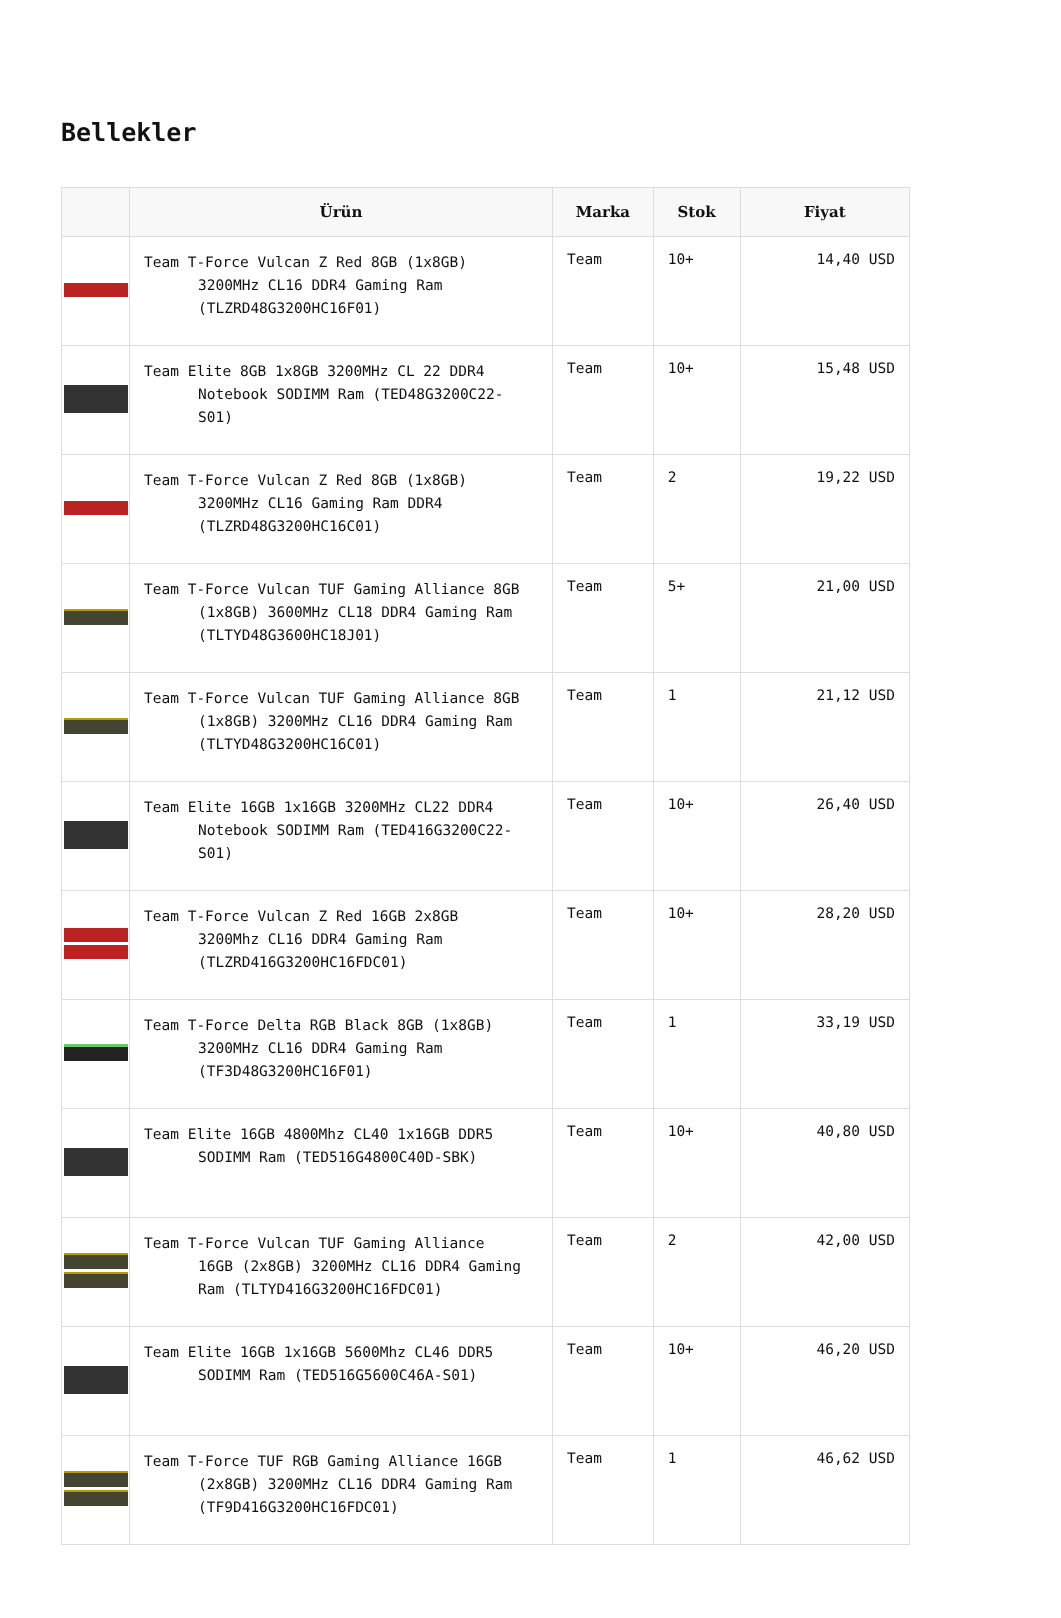Bellekler
| | Ürün | Marka | Stok | Fiyat |
| --- | --- | --- | --- | --- |
| | Team T-Force Vulcan Z Red 8GB (1x8GB) 3200MHz CL16 DDR4 Gaming Ram (TLZRD48G3200HC16F01) | Team | 10+ | 14,40 USD |
| | Team Elite 8GB 1x8GB 3200MHz CL 22 DDR4 Notebook SODIMM Ram (TED48G3200C22-S01) | Team | 10+ | 15,48 USD |
| | Team T-Force Vulcan Z Red 8GB (1x8GB) 3200MHz CL16 Gaming Ram DDR4 (TLZRD48G3200HC16C01) | Team | 2 | 19,22 USD |
| | Team T-Force Vulcan TUF Gaming Alliance 8GB (1x8GB) 3600MHz CL18 DDR4 Gaming Ram (TLTYD48G3600HC18J01) | Team | 5+ | 21,00 USD |
| | Team T-Force Vulcan TUF Gaming Alliance 8GB (1x8GB) 3200MHz CL16 DDR4 Gaming Ram (TLTYD48G3200HC16C01) | Team | 1 | 21,12 USD |
| | Team Elite 16GB 1x16GB 3200MHz CL22 DDR4 Notebook SODIMM Ram (TED416G3200C22-S01) | Team | 10+ | 26,40 USD |
| | Team T-Force Vulcan Z Red 16GB 2x8GB 3200Mhz CL16 DDR4 Gaming Ram (TLZRD416G3200HC16FDC01) | Team | 10+ | 28,20 USD |
| | Team T-Force Delta RGB Black 8GB (1x8GB) 3200MHz CL16 DDR4 Gaming Ram (TF3D48G3200HC16F01) | Team | 1 | 33,19 USD |
| | Team Elite 16GB 4800Mhz CL40 1x16GB DDR5 SODIMM Ram (TED516G4800C40D-SBK) | Team | 10+ | 40,80 USD |
| | Team T-Force Vulcan TUF Gaming Alliance 16GB (2x8GB) 3200MHz CL16 DDR4 Gaming Ram (TLTYD416G3200HC16FDC01) | Team | 2 | 42,00 USD |
| | Team Elite 16GB 1x16GB 5600Mhz CL46 DDR5 SODIMM Ram (TED516G5600C46A-S01) | Team | 10+ | 46,20 USD |
| | Team T-Force TUF RGB Gaming Alliance 16GB (2x8GB) 3200MHz CL16 DDR4 Gaming Ram (TF9D416G3200HC16FDC01) | Team | 1 | 46,62 USD |